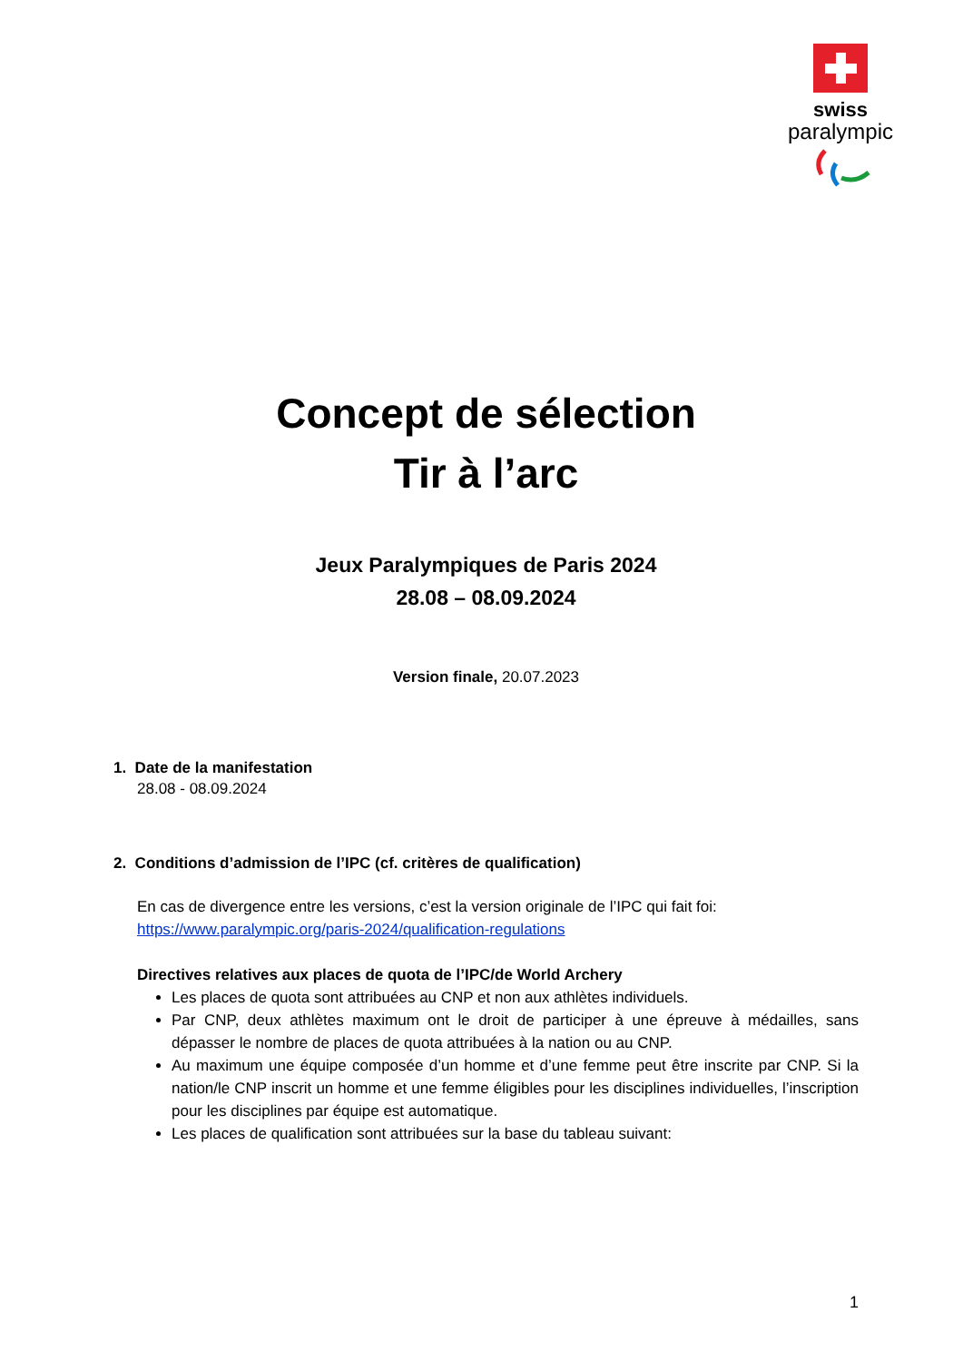swiss
paralympic
Concept de sélection
Tir à l’arc
Jeux Paralympiques de Paris 2024
28.08 – 08.09.2024
Version finale, 20.07.2023
1. Date de la manifestation
28.08 - 08.09.2024
2. Conditions d’admission de l’IPC (cf. critères de qualification)
En cas de divergence entre les versions, c’est la version originale de l’IPC qui fait foi:
https://www.paralympic.org/paris-2024/qualification-regulations
Directives relatives aux places de quota de l’IPC/de World Archery
Les places de quota sont attribuées au CNP et non aux athlètes individuels.
Par CNP, deux athlètes maximum ont le droit de participer à une épreuve à médailles, sans dépasser le nombre de places de quota attribuées à la nation ou au CNP.
Au maximum une équipe composée d’un homme et d’une femme peut être inscrite par CNP. Si la nation/le CNP inscrit un homme et une femme éligibles pour les disciplines individuelles, l’inscription pour les disciplines par équipe est automatique.
Les places de qualification sont attribuées sur la base du tableau suivant:
1